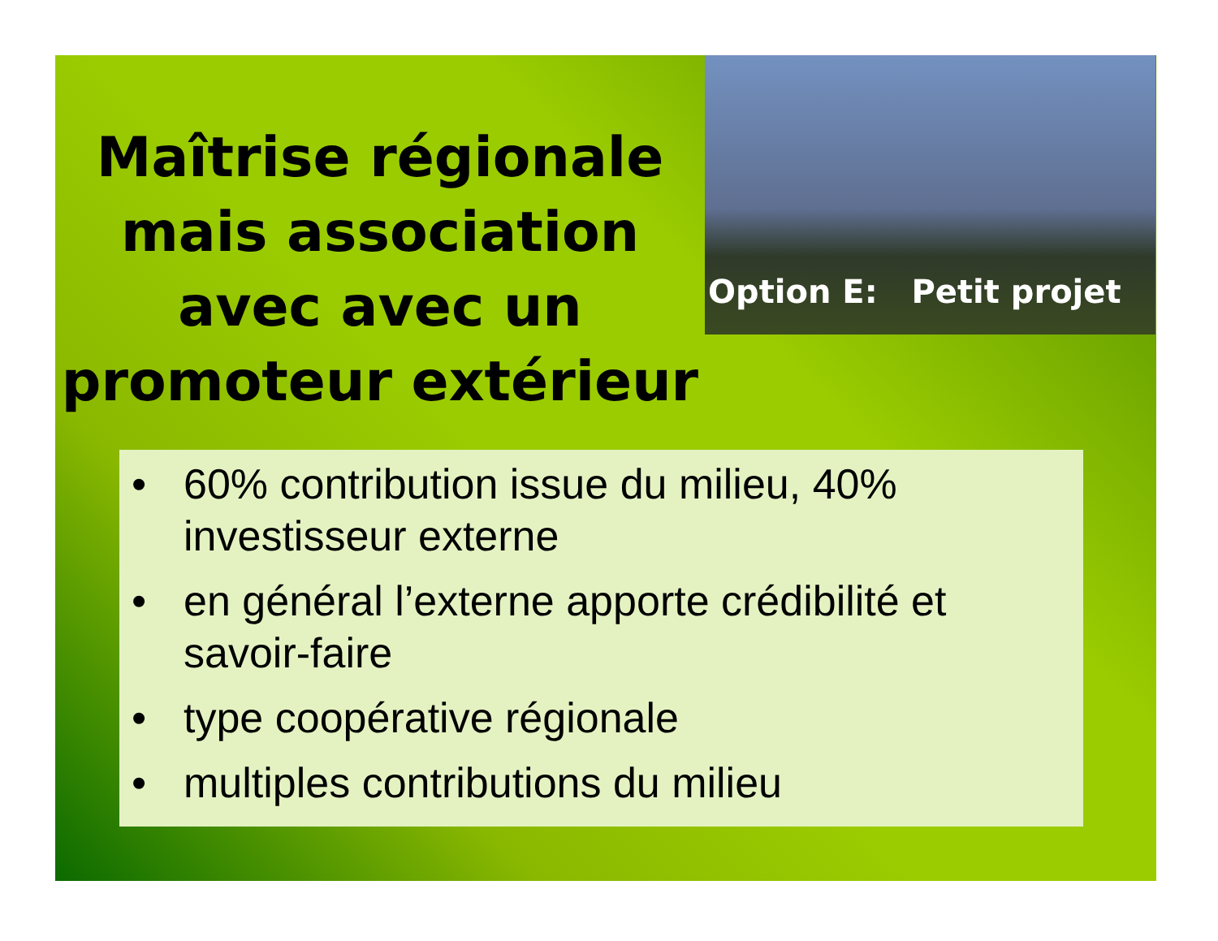Maîtrise régionale mais association avec avec un promoteur extérieur
Option E: Petit projet
• 60% contribution issue du milieu, 40% investisseur externe
• en général l’externe apporte crédibilité et savoir-faire
• type coopérative régionale
• multiples contributions du milieu